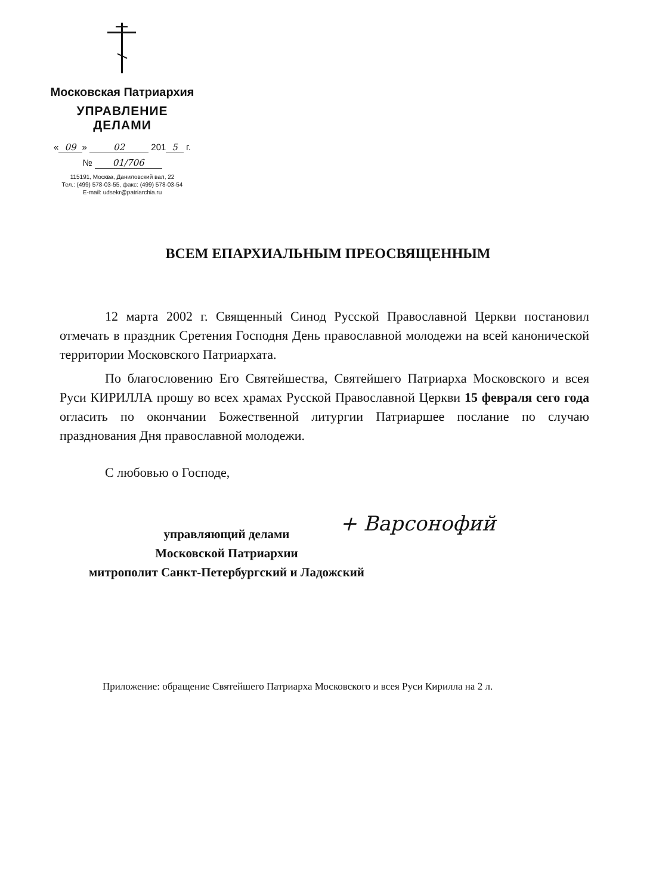Московская Патриархия
УПРАВЛЕНИЕ ДЕЛАМИ
« 09 » 02 201 5 г.
№ 01/706
115191, Москва, Даниловский вал, 22
Тел.: (499) 578-03-55, факс: (499) 578-03-54
E-mail: udsekr@patriarchia.ru
ВСЕМ ЕПАРХИАЛЬНЫМ ПРЕОСВЯЩЕННЫМ
12 марта 2002 г. Священный Синод Русской Православной Церкви постановил отмечать в праздник Сретения Господня День православной молодежи на всей канонической территории Московского Патриархата.
По благословению Его Святейшества, Святейшего Патриарха Московского и всея Руси КИРИЛЛА прошу во всех храмах Русской Православной Церкви 15 февраля сего года огласить по окончании Божественной литургии Патриаршее послание по случаю празднования Дня православной молодежи.
С любовью о Господе,
+ Варсонофий
управляющий делами
Московской Патриархии
митрополит Санкт-Петербургский и Ладожский
Приложение: обращение Святейшего Патриарха Московского и всея Руси Кирилла на 2 л.